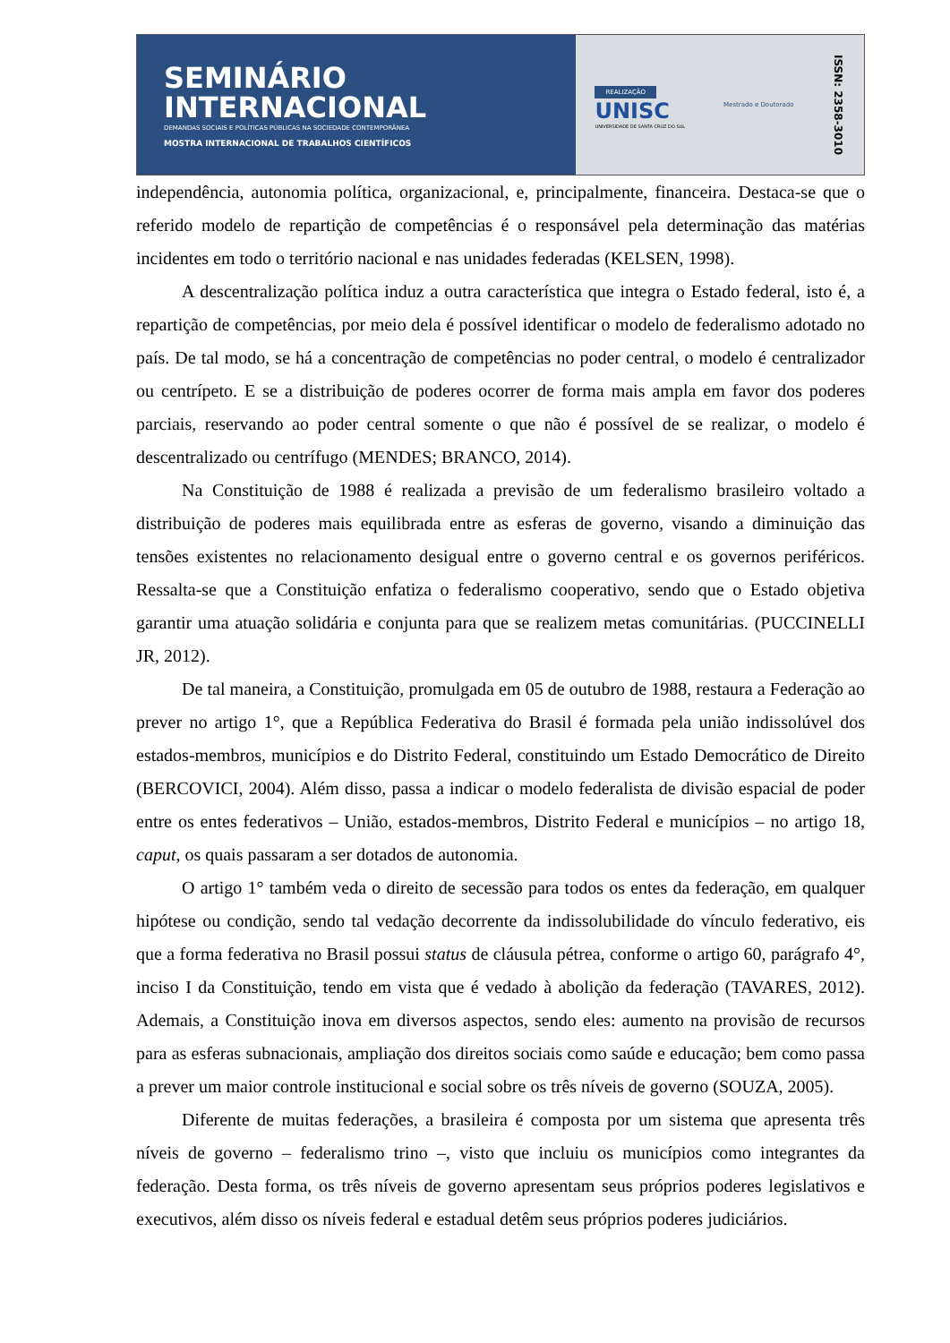SEMINÁRIO
INTERNACIONAL
DEMANDAS SOCIAIS E POLÍTICAS PÚBLICAS NA SOCIEDADE CONTEMPORÂNEA
MOSTRA INTERNACIONAL DE TRABALHOS CIENTÍFICOS
REALIZAÇÃO
UNISC
UNIVERSIDADE DE SANTA CRUZ DO SUL
Mestrado e Doutorado
ISSN: 2358-3010
independência, autonomia política, organizacional, e, principalmente, financeira. Destaca-se que o referido modelo de repartição de competências é o responsável pela determinação das matérias incidentes em todo o território nacional e nas unidades federadas (KELSEN, 1998).
A descentralização política induz a outra característica que integra o Estado federal, isto é, a repartição de competências, por meio dela é possível identificar o modelo de federalismo adotado no país. De tal modo, se há a concentração de competências no poder central, o modelo é centralizador ou centrípeto. E se a distribuição de poderes ocorrer de forma mais ampla em favor dos poderes parciais, reservando ao poder central somente o que não é possível de se realizar, o modelo é descentralizado ou centrífugo (MENDES; BRANCO, 2014).
Na Constituição de 1988 é realizada a previsão de um federalismo brasileiro voltado a distribuição de poderes mais equilibrada entre as esferas de governo, visando a diminuição das tensões existentes no relacionamento desigual entre o governo central e os governos periféricos. Ressalta-se que a Constituição enfatiza o federalismo cooperativo, sendo que o Estado objetiva garantir uma atuação solidária e conjunta para que se realizem metas comunitárias. (PUCCINELLI JR, 2012).
De tal maneira, a Constituição, promulgada em 05 de outubro de 1988, restaura a Federação ao prever no artigo 1°, que a República Federativa do Brasil é formada pela união indissolúvel dos estados-membros, municípios e do Distrito Federal, constituindo um Estado Democrático de Direito (BERCOVICI, 2004). Além disso, passa a indicar o modelo federalista de divisão espacial de poder entre os entes federativos – União, estados-membros, Distrito Federal e municípios – no artigo 18, caput, os quais passaram a ser dotados de autonomia.
O artigo 1° também veda o direito de secessão para todos os entes da federação, em qualquer hipótese ou condição, sendo tal vedação decorrente da indissolubilidade do vínculo federativo, eis que a forma federativa no Brasil possui status de cláusula pétrea, conforme o artigo 60, parágrafo 4°, inciso I da Constituição, tendo em vista que é vedado à abolição da federação (TAVARES, 2012). Ademais, a Constituição inova em diversos aspectos, sendo eles: aumento na provisão de recursos para as esferas subnacionais, ampliação dos direitos sociais como saúde e educação; bem como passa a prever um maior controle institucional e social sobre os três níveis de governo (SOUZA, 2005).
Diferente de muitas federações, a brasileira é composta por um sistema que apresenta três níveis de governo – federalismo trino –, visto que incluiu os municípios como integrantes da federação. Desta forma, os três níveis de governo apresentam seus próprios poderes legislativos e executivos, além disso os níveis federal e estadual detêm seus próprios poderes judiciários.